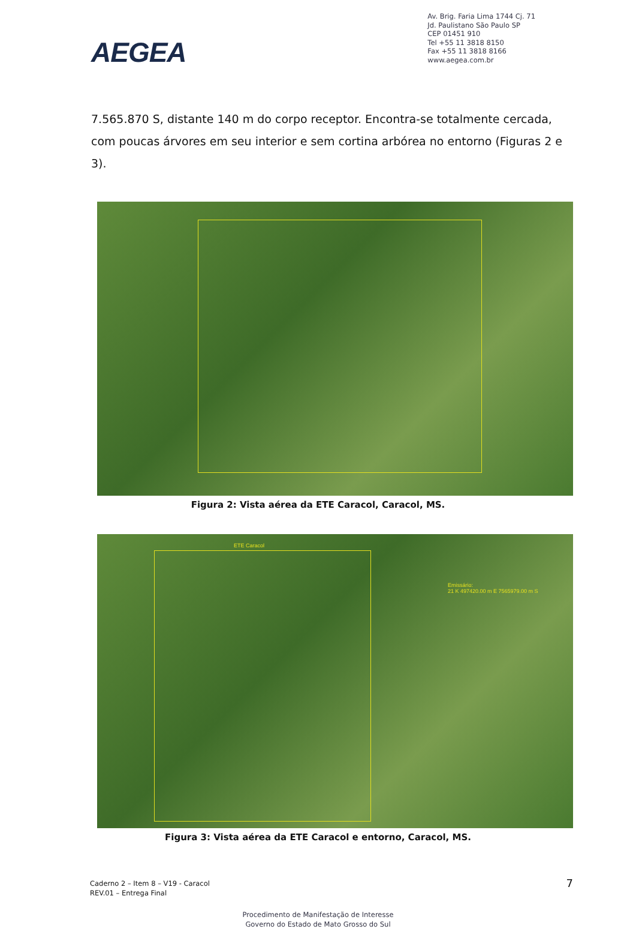AEGEA
Av. Brig. Faria Lima 1744 Cj. 71
Jd. Paulistano São Paulo SP
CEP 01451 910
Tel +55 11 3818 8150
Fax +55 11 3818 8166
www.aegea.com.br
7.565.870 S, distante 140 m do corpo receptor. Encontra-se totalmente cercada, com poucas árvores em seu interior e sem cortina arbórea no entorno (Figuras 2 e 3).
Figura 2: Vista aérea da ETE Caracol, Caracol, MS.
ETE Caracol
Emissário:
21 K 497420.00 m E 7565979.00 m S
Figura 3: Vista aérea da ETE Caracol e entorno, Caracol, MS.
Caderno 2 – Item 8 – V19 - Caracol
REV.01 – Entrega Final
7
Procedimento de Manifestação de Interesse
Governo do Estado de Mato Grosso do Sul